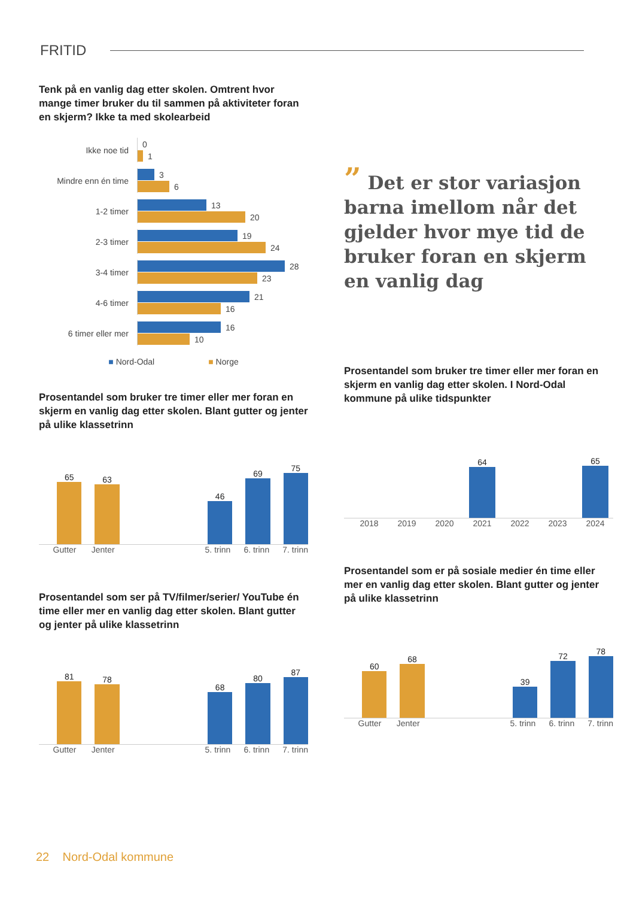FRITID
Tenk på en vanlig dag etter skolen. Omtrent hvor mange timer bruker du til sammen på aktiviteter foran en skjerm? Ikke ta med skolearbeid
Ikke noe tid
0
1
Mindre enn én time
3
6
1-2 timer
13
20
2-3 timer
19
24
3-4 timer
28
23
4-6 timer
21
16
6 timer eller mer
16
10
■ Nord-Odal ■ Norge
Prosentandel som bruker tre timer eller mer foran en skjerm en vanlig dag etter skolen. Blant gutter og jenter på ulike klassetrinn
65
63
46
69
75
Gutter Jenter 5. trinn 6. trinn 7. trinn
Prosentandel som ser på TV/filmer/serier/ YouTube én time eller mer en vanlig dag etter skolen. Blant gutter og jenter på ulike klassetrinn
81
78
68
80
87
Gutter Jenter 5. trinn 6. trinn 7. trinn
” Det er stor variasjon barna imellom når det gjelder hvor mye tid de bruker foran en skjerm en vanlig dag
Prosentandel som bruker tre timer eller mer foran en skjerm en vanlig dag etter skolen. I Nord-Odal kommune på ulike tidspunkter
64
65
2018 2019 2020 2021 2022 2023 2024
Prosentandel som er på sosiale medier én time eller mer en vanlig dag etter skolen. Blant gutter og jenter på ulike klassetrinn
60
68
39
72
78
Gutter Jenter 5. trinn 6. trinn 7. trinn
22 Nord-Odal kommune